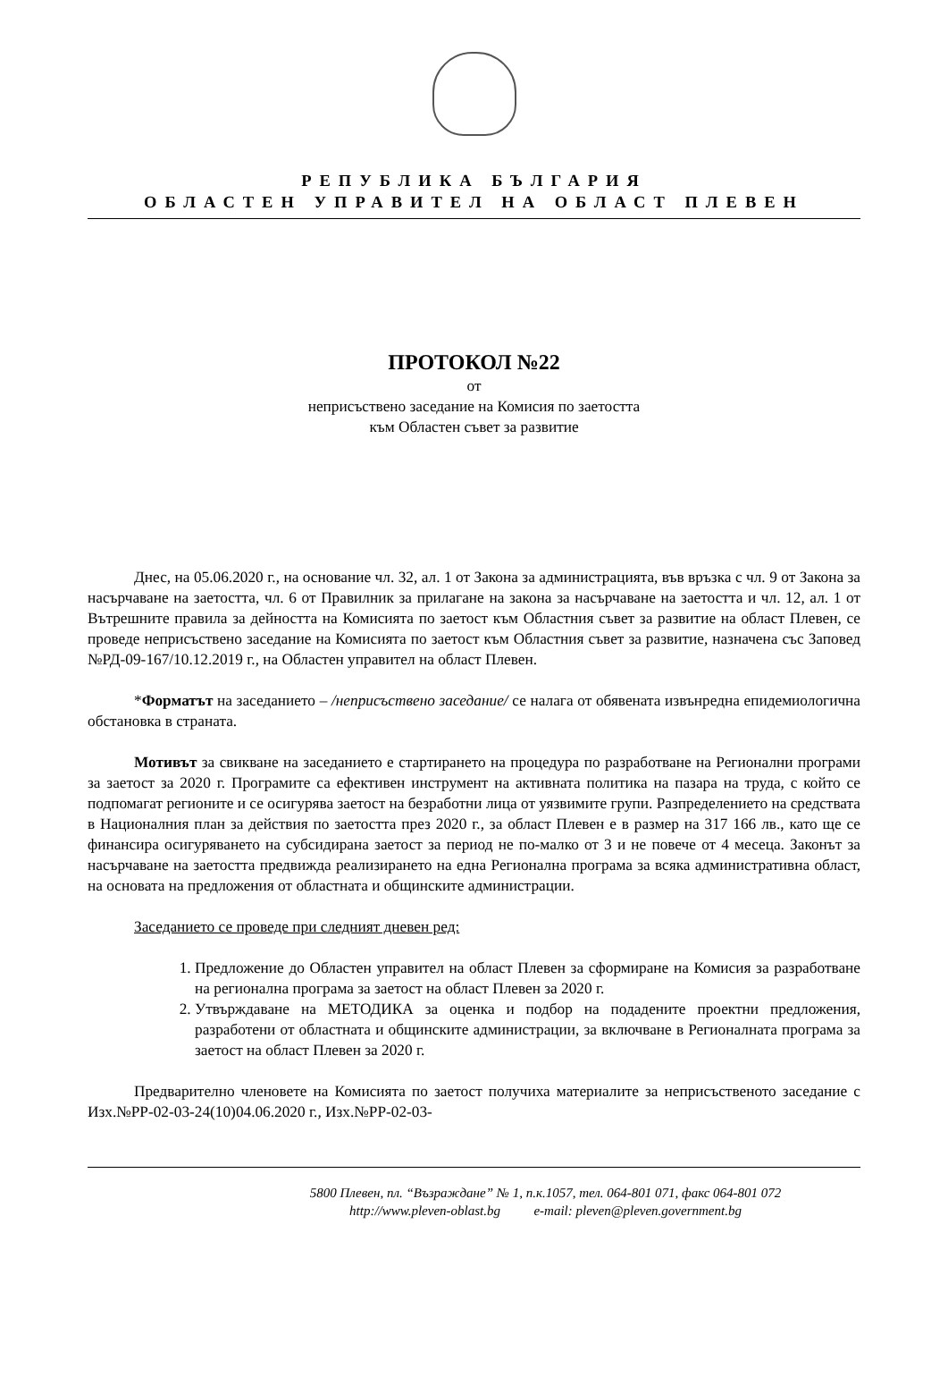РЕПУБЛИКА БЪЛГАРИЯ
ОБЛАСТЕН УПРАВИТЕЛ НА ОБЛАСТ ПЛЕВЕН
ПРОТОКОЛ №22
от
неприсъствено заседание на Комисия по заетостта
към Областен съвет за развитие
Днес, на 05.06.2020 г., на основание чл. 32, ал. 1 от Закона за администрацията, във връзка с чл. 9 от Закона за насърчаване на заетостта, чл. 6 от Правилник за прилагане на закона за насърчаване на заетостта и чл. 12, ал. 1 от Вътрешните правила за дейността на Комисията по заетост към Областния съвет за развитие на област Плевен, се проведе неприсъствено заседание на Комисията по заетост към Областния съвет за развитие, назначена със Заповед №РД-09-167/10.12.2019 г., на Областен управител на област Плевен.
*Форматът на заседанието – /неприсъствено заседание/ се налага от обявената извънредна епидемиологична обстановка в страната.
Мотивът за свикване на заседанието е стартирането на процедура по разработване на Регионални програми за заетост за 2020 г. Програмите са ефективен инструмент на активната политика на пазара на труда, с който се подпомагат регионите и се осигурява заетост на безработни лица от уязвимите групи. Разпределението на средствата в Националния план за действия по заетостта през 2020 г., за област Плевен е в размер на 317 166 лв., като ще се финансира осигуряването на субсидирана заетост за период не по-малко от 3 и не повече от 4 месеца. Законът за насърчаване на заетостта предвижда реализирането на една Регионална програма за всяка административна област, на основата на предложения от областната и общинските администрации.
Заседанието се проведе при следният дневен ред:
1. Предложение до Областен управител на област Плевен за сформиране на Комисия за разработване на регионална програма за заетост на област Плевен за 2020 г.
2. Утвърждаване на МЕТОДИКА за оценка и подбор на подадените проектни предложения, разработени от областната и общинските администрации, за включване в Регионалната програма за заетост на област Плевен за 2020 г.
Предварително членовете на Комисията по заетост получиха материалите за неприсъственото заседание с Изх.№РР-02-03-24(10)04.06.2020 г., Изх.№РР-02-03-
5800 Плевен, пл. “Възраждане” № 1, п.к.1057, тел. 064-801 071, факс 064-801 072
http://www.pleven-oblast.bg e-mail: pleven@pleven.government.bg